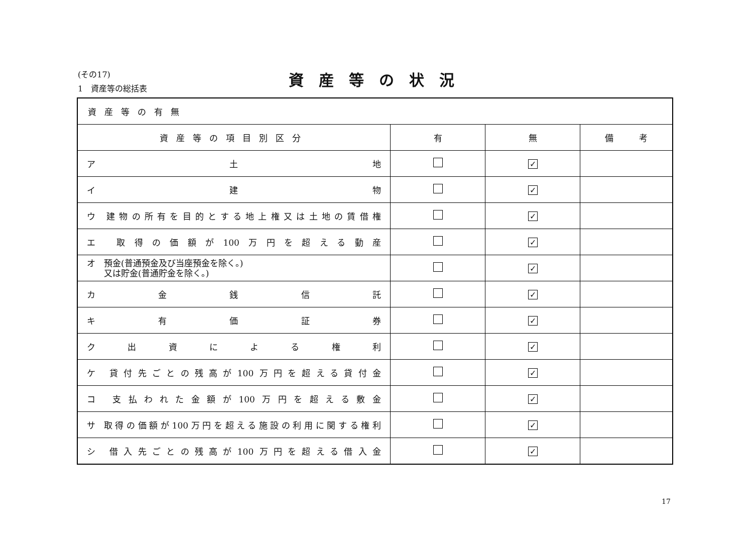(その17)
1　資産等の総括表
資産等の状況
| 資産等の有無 | | | |
| 資産等の項目別区分 | 有 | 無 | 備 考 |
| ア 土 地 | | ✓ | |
| イ 建 物 | | ✓ | |
| ウ 建物の所有を目的とする地上権又は土地の賃借権 | | ✓ | |
| エ 取得の価額が100万円を超える動産 | | ✓ | |
| オ 預金(普通預金及び当座預金を除く。) 又は貯金(普通貯金を除く。) | | ✓ | |
| カ 金 銭 信 託 | | ✓ | |
| キ 有 価 証 券 | | ✓ | |
| ク 出 資 に よ る 権 利 | | ✓ | |
| ケ 貸付先ごとの残高が100万円を超える貸付金 | | ✓ | |
| コ 支払われた金額が100万円を超える敷金 | | ✓ | |
| サ 取得の価額が100万円を超える施設の利用に関する権利 | | ✓ | |
| シ 借入先ごとの残高が100万円を超える借入金 | | ✓ | |
17